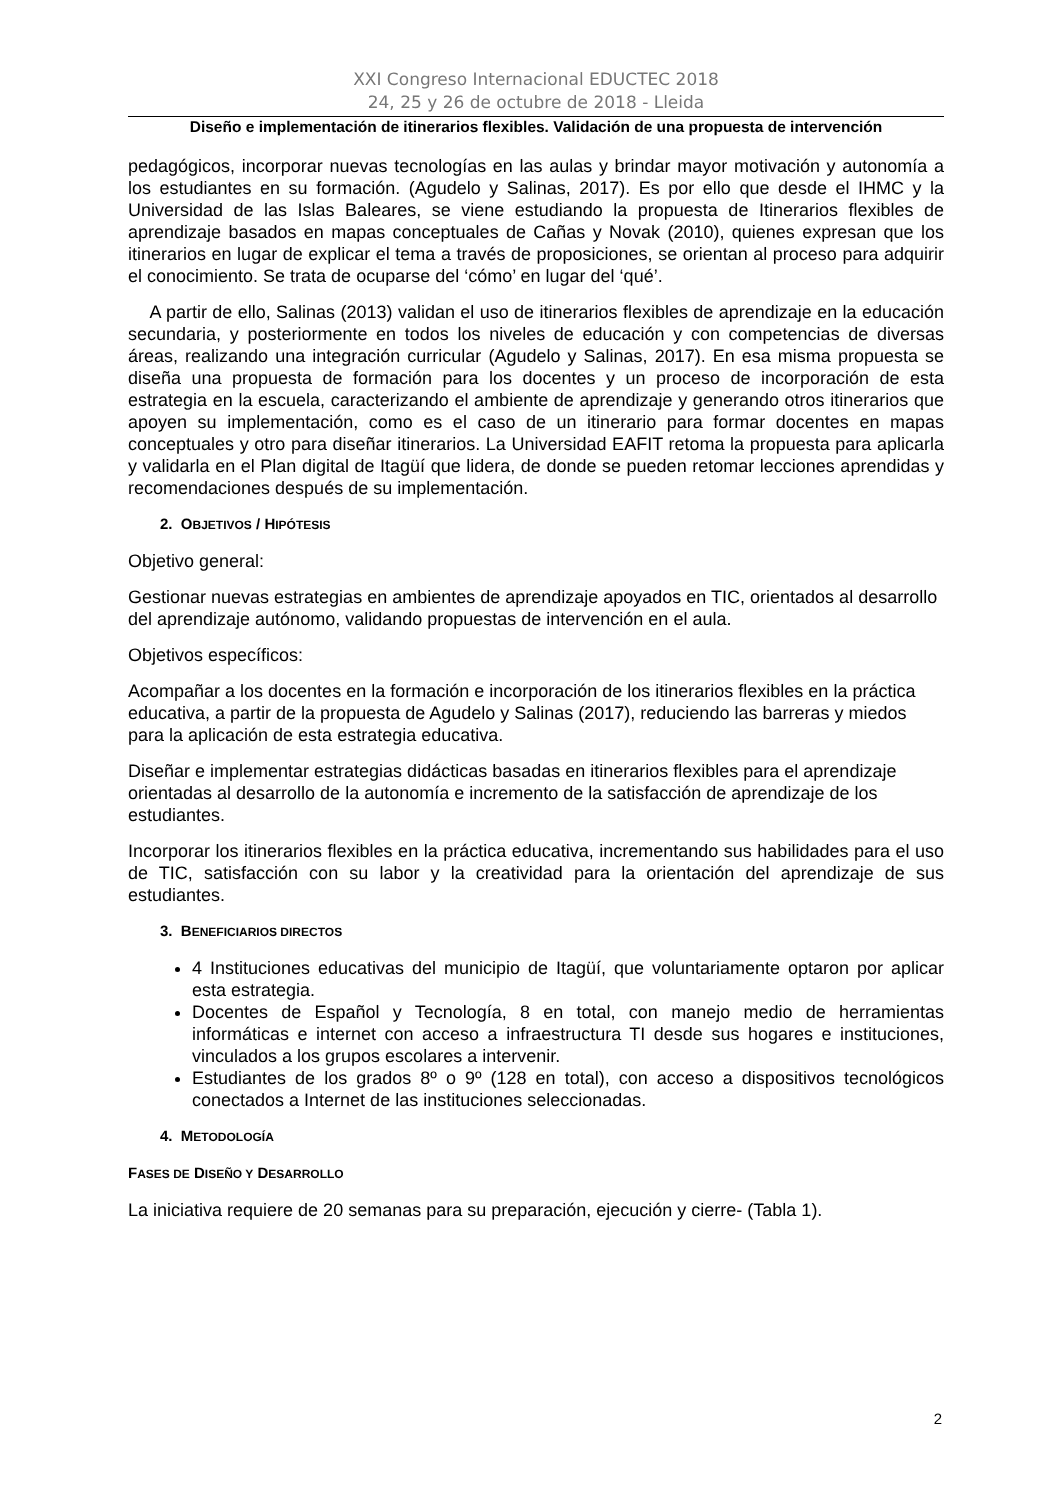XXI Congreso Internacional EDUCTEC 2018
24, 25 y 26 de octubre de 2018 - Lleida
Diseño e implementación de itinerarios flexibles. Validación de una propuesta de intervención
pedagógicos, incorporar nuevas tecnologías en las aulas y brindar mayor motivación y autonomía a los estudiantes en su formación. (Agudelo y Salinas, 2017). Es por ello que desde el IHMC y la Universidad de las Islas Baleares, se viene estudiando la propuesta de Itinerarios flexibles de aprendizaje basados en mapas conceptuales de Cañas y Novak (2010), quienes expresan que los itinerarios en lugar de explicar el tema a través de proposiciones, se orientan al proceso para adquirir el conocimiento. Se trata de ocuparse del ‘cómo’ en lugar del ‘qué’.
A partir de ello, Salinas (2013) validan el uso de itinerarios flexibles de aprendizaje en la educación secundaria, y posteriormente en todos los niveles de educación y con competencias de diversas áreas, realizando una integración curricular (Agudelo y Salinas, 2017). En esa misma propuesta se diseña una propuesta de formación para los docentes y un proceso de incorporación de esta estrategia en la escuela, caracterizando el ambiente de aprendizaje y generando otros itinerarios que apoyen su implementación, como es el caso de un itinerario para formar docentes en mapas conceptuales y otro para diseñar itinerarios. La Universidad EAFIT retoma la propuesta para aplicarla y validarla en el Plan digital de Itagüí que lidera, de donde se pueden retomar lecciones aprendidas y recomendaciones después de su implementación.
2. OBJETIVOS / HIPÓTESIS
Objetivo general:
Gestionar nuevas estrategias en ambientes de aprendizaje apoyados en TIC, orientados al desarrollo del aprendizaje autónomo, validando propuestas de intervención en el aula.
Objetivos específicos:
Acompañar a los docentes en la formación e incorporación de los itinerarios flexibles en la práctica educativa, a partir de la propuesta de Agudelo y Salinas (2017), reduciendo las barreras y miedos para la aplicación de esta estrategia educativa.
Diseñar e implementar estrategias didácticas basadas en itinerarios flexibles para el aprendizaje orientadas al desarrollo de la autonomía e incremento de la satisfacción de aprendizaje de los estudiantes.
Incorporar los itinerarios flexibles en la práctica educativa, incrementando sus habilidades para el uso de TIC, satisfacción con su labor y la creatividad para la orientación del aprendizaje de sus estudiantes.
3. BENEFICIARIOS DIRECTOS
4 Instituciones educativas del municipio de Itagüí, que voluntariamente optaron por aplicar esta estrategia.
Docentes de Español y Tecnología, 8 en total, con manejo medio de herramientas informáticas e internet con acceso a infraestructura TI desde sus hogares e instituciones, vinculados a los grupos escolares a intervenir.
Estudiantes de los grados 8º o 9º (128 en total), con acceso a dispositivos tecnológicos conectados a Internet de las instituciones seleccionadas.
4. METODOLOGÍA
FASES DE DISEÑO Y DESARROLLO
La iniciativa requiere de 20 semanas para su preparación, ejecución y cierre- (Tabla 1).
2